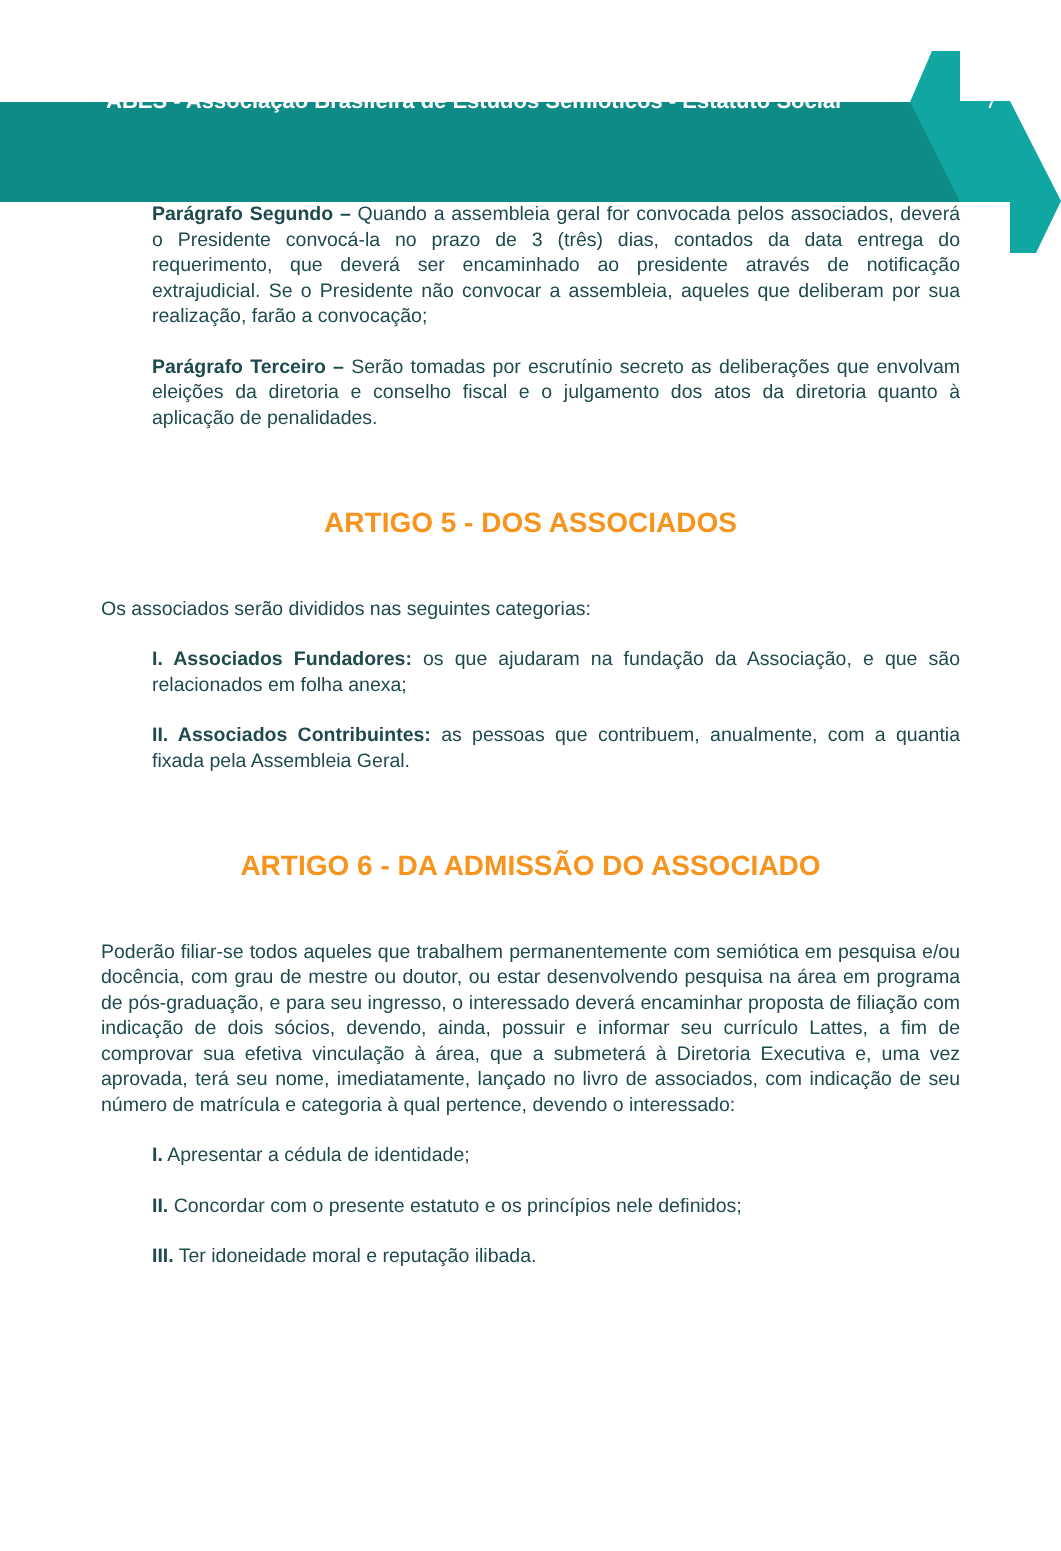ABES - Associação Brasileira de Estudos Semióticos - Estatuto Social
7
Parágrafo Segundo – Quando a assembleia geral for convocada pelos associados, deverá o Presidente convocá-la no prazo de 3 (três) dias, contados da data entrega do requerimento, que deverá ser encaminhado ao presidente através de notificação extrajudicial. Se o Presidente não convocar a assembleia, aqueles que deliberam por sua realização, farão a convocação;
Parágrafo Terceiro – Serão tomadas por escrutínio secreto as deliberações que envolvam eleições da diretoria e conselho fiscal e o julgamento dos atos da diretoria quanto à aplicação de penalidades.
ARTIGO 5 - DOS ASSOCIADOS
Os associados serão divididos nas seguintes categorias:
I. Associados Fundadores: os que ajudaram na fundação da Associação, e que são relacionados em folha anexa;
II. Associados Contribuintes: as pessoas que contribuem, anualmente, com a quantia fixada pela Assembleia Geral.
ARTIGO 6 - DA ADMISSÃO DO ASSOCIADO
Poderão filiar-se todos aqueles que trabalhem permanentemente com semiótica em pesquisa e/ou docência, com grau de mestre ou doutor, ou estar desenvolvendo pesquisa na área em programa de pós-graduação, e para seu ingresso, o interessado deverá encaminhar proposta de filiação com indicação de dois sócios, devendo, ainda, possuir e informar seu currículo Lattes, a fim de comprovar sua efetiva vinculação à área, que a submeterá à Diretoria Executiva e, uma vez aprovada, terá seu nome, imediatamente, lançado no livro de associados, com indicação de seu número de matrícula e categoria à qual pertence, devendo o interessado:
I. Apresentar a cédula de identidade;
II. Concordar com o presente estatuto e os princípios nele definidos;
III. Ter idoneidade moral e reputação ilibada.